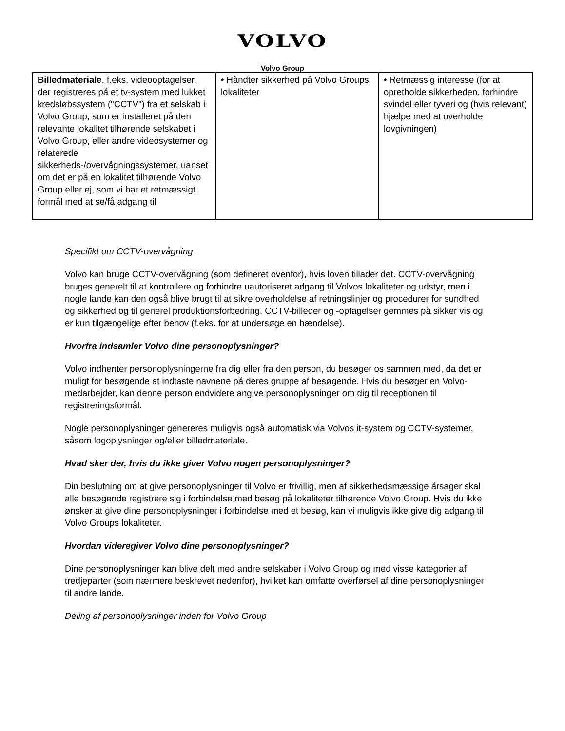VOLVO
Volvo Group
| Billedmateriale , f.eks. videooptagelser, der registreres på et tv-system med lukket kredsløbssystem ("CCTV") fra et selskab i Volvo Group, som er installeret på den relevante lokalitet tilhørende selskabet i Volvo Group, eller andre videosystemer og relaterede sikkerheds-/overvågningssystemer, uanset om det er på en lokalitet tilhørende Volvo Group eller ej, som vi har et retmæssigt formål med at se/få adgang til | • Håndter sikkerhed på Volvo Groups lokaliteter | • Retmæssig interesse (for at opretholde sikkerheden, forhindre svindel eller tyveri og (hvis relevant) hjælpe med at overholde lovgivningen) |
Specifikt om CCTV-overvågning
Volvo kan bruge CCTV-overvågning (som defineret ovenfor), hvis loven tillader det. CCTV-overvågning bruges generelt til at kontrollere og forhindre uautoriseret adgang til Volvos lokaliteter og udstyr, men i nogle lande kan den også blive brugt til at sikre overholdelse af retningslinjer og procedurer for sundhed og sikkerhed og til generel produktionsforbedring. CCTV-billeder og -optagelser gemmes på sikker vis og er kun tilgængelige efter behov (f.eks. for at undersøge en hændelse).
Hvorfra indsamler Volvo dine personoplysninger?
Volvo indhenter personoplysningerne fra dig eller fra den person, du besøger os sammen med, da det er muligt for besøgende at indtaste navnene på deres gruppe af besøgende. Hvis du besøger en Volvo-medarbejder, kan denne person endvidere angive personoplysninger om dig til receptionen til registreringsformål.
Nogle personoplysninger genereres muligvis også automatisk via Volvos it-system og CCTV-systemer, såsom logoplysninger og/eller billedmateriale.
Hvad sker der, hvis du ikke giver Volvo nogen personoplysninger?
Din beslutning om at give personoplysninger til Volvo er frivillig, men af sikkerhedsmæssige årsager skal alle besøgende registrere sig i forbindelse med besøg på lokaliteter tilhørende Volvo Group. Hvis du ikke ønsker at give dine personoplysninger i forbindelse med et besøg, kan vi muligvis ikke give dig adgang til Volvo Groups lokaliteter.
Hvordan videregiver Volvo dine personoplysninger?
Dine personoplysninger kan blive delt med andre selskaber i Volvo Group og med visse kategorier af tredjeparter (som nærmere beskrevet nedenfor), hvilket kan omfatte overførsel af dine personoplysninger til andre lande.
Deling af personoplysninger inden for Volvo Group